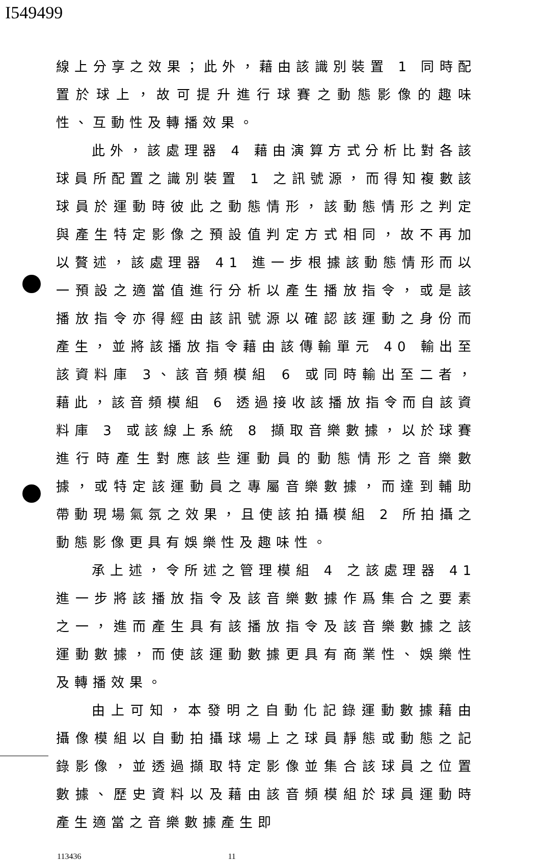I549499
線上分享之效果；此外，藉由該識別裝置 1 同時配置於球上，故可提升進行球賽之動態影像的趣味性、互動性及轉播效果。
此外，該處理器 4 藉由演算方式分析比對各該球員所配置之識別裝置 1 之訊號源，而得知複數該球員於運動時彼此之動態情形，該動態情形之判定與產生特定影像之預設值判定方式相同，故不再加以贅述，該處理器 41 進一步根據該動態情形而以一預設之適當值進行分析以產生播放指令，或是該播放指令亦得經由該訊號源以確認該運動之身份而產生，並將該播放指令藉由該傳輸單元 40 輸出至該資料庫 3、該音頻模組 6 或同時輸出至二者，藉此，該音頻模組 6 透過接收該播放指令而自該資料庫 3 或該線上系統 8 擷取音樂數據，以於球賽進行時產生對應該些運動員的動態情形之音樂數據，或特定該運動員之專屬音樂數據，而達到輔助帶動現場氣氛之效果，且使該拍攝模組 2 所拍攝之動態影像更具有娛樂性及趣味性。
承上述，令所述之管理模組 4 之該處理器 41 進一步將該播放指令及該音樂數據作爲集合之要素之一，進而產生具有該播放指令及該音樂數據之該運動數據，而使該運動數據更具有商業性、娛樂性及轉播效果。
由上可知，本發明之自動化記錄運動數據藉由攝像模組以自動拍攝球場上之球員靜態或動態之記錄影像，並透過擷取特定影像並集合該球員之位置數據、歷史資料以及藉由該音頻模組於球員運動時產生適當之音樂數據產生即
113436 11